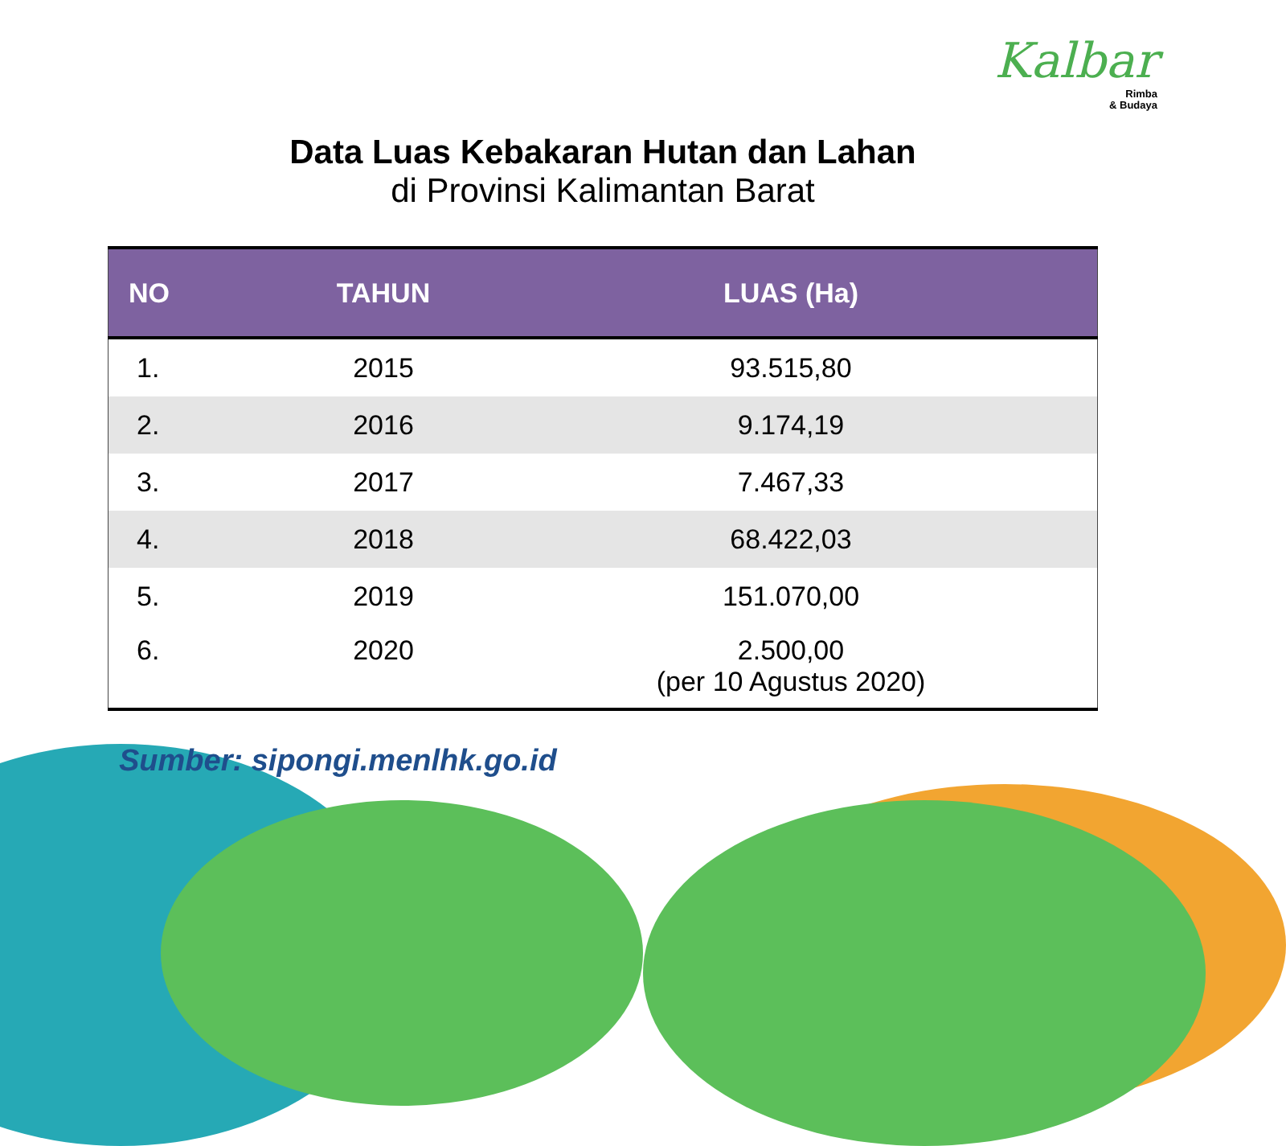Kalbar
Rimba
& Budaya
Data Luas Kebakaran Hutan dan Lahan
di Provinsi Kalimantan Barat
| NO | TAHUN | LUAS (Ha) |
| --- | --- | --- |
| 1. | 2015 | 93.515,80 |
| 2. | 2016 | 9.174,19 |
| 3. | 2017 | 7.467,33 |
| 4. | 2018 | 68.422,03 |
| 5. | 2019 | 151.070,00 |
| 6. | 2020 | 2.500,00 (per 10 Agustus 2020) |
Sumber: sipongi.menlhk.go.id